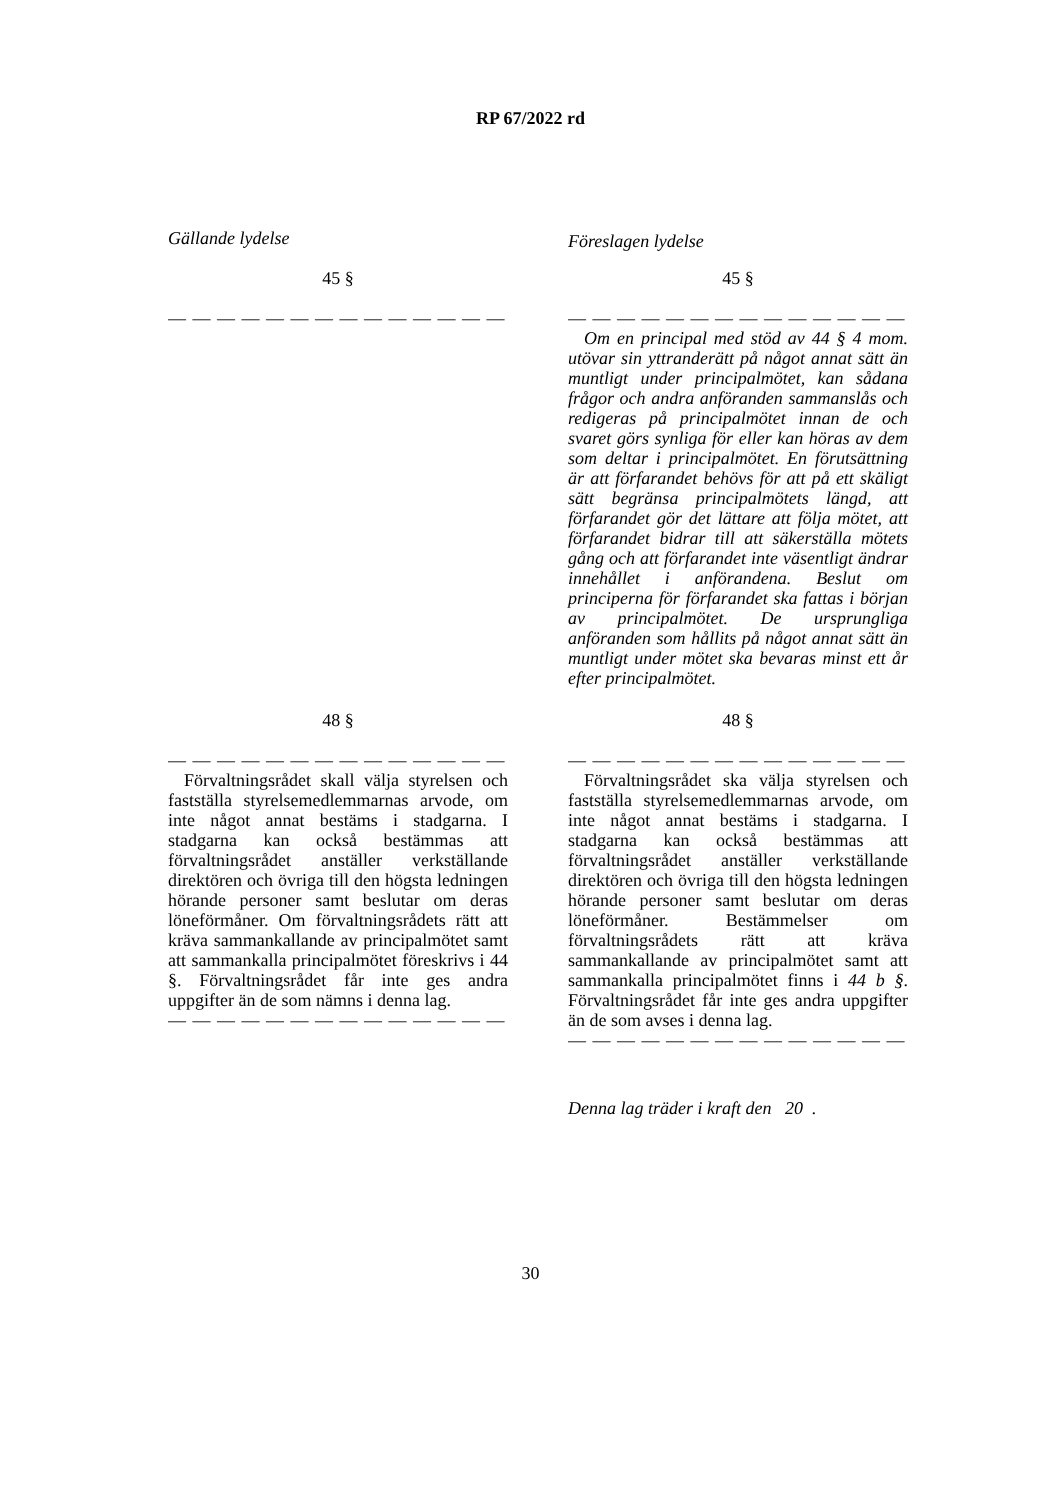RP 67/2022 rd
Gällande lydelse
Föreslagen lydelse
45 § 45 §
— — — — — — — — — — — — — — — — — — — — — — — — — — — —
Om en principal med stöd av 44 § 4 mom. utövar sin yttranderätt på något annat sätt än muntligt under principalmötet, kan sådana frågor och andra anföranden sammanslås och redigeras på principalmötet innan de och svaret görs synliga för eller kan höras av dem som deltar i principalmötet. En förutsättning är att förfarandet behövs för att på ett skäligt sätt begränsa principalmötets längd, att förfarandet gör det lättare att följa mötet, att förfarandet bidrar till att säkerställa mötets gång och att förfarandet inte väsentligt ändrar innehållet i anförandena. Beslut om principerna för förfarandet ska fattas i början av principalmötet. De ursprungliga anföranden som hållits på något annat sätt än muntligt under mötet ska bevaras minst ett år efter principalmötet.
48 § 48 §
— — — — — — — — — — — — — —
Förvaltningsrådet skall välja styrelsen och fastställa styrelsemedlemmarnas arvode, om inte något annat bestäms i stadgarna. I stadgarna kan också bestämmas att förvaltningsrådet anställer verkställande direktören och övriga till den högsta ledningen hörande personer samt beslutar om deras löneförmåner. Om förvaltningsrådets rätt att kräva sammankallande av principalmötet samt att sammankalla principalmötet föreskrivs i 44 §. Förvaltningsrådet får inte ges andra uppgifter än de som nämns i denna lag.
— — — — — — — — — — — — — —
— — — — — — — — — — — — — —
Förvaltningsrådet ska välja styrelsen och fastställa styrelsemedlemmarnas arvode, om inte något annat bestäms i stadgarna. I stadgarna kan också bestämmas att förvaltningsrådet anställer verkställande direktören och övriga till den högsta ledningen hörande personer samt beslutar om deras löneförmåner. Bestämmelser om förvaltningsrådets rätt att kräva sammankallande av principalmötet samt att sammankalla principalmötet finns i 44 b §. Förvaltningsrådet får inte ges andra uppgifter än de som avses i denna lag.
— — — — — — — — — — — — — —
Denna lag träder i kraft den 20 .
30